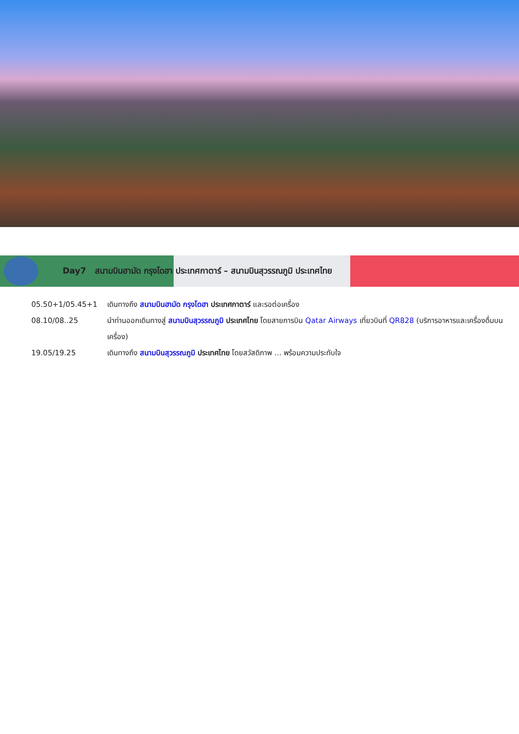Day7 สนามบินฮามัด กรุงโดฮา ประเทศกาตาร์ – สนามบินสุวรรณภูมิ ประเทศไทย
05.50+1/05.45+1 เดินทางถึง สนามบินฮามัด กรุงโดฮา ประเทศกาตาร์ และรอต่อเครื่อง
08.10/08..25 นำท่านออกเดินทางสู่ สนามบินสุวรรณภูมิ ประเทศไทย โดยสายการบิน Qatar Airways เที่ยวบินที่ QR828 (บริการอาหารและเครื่องดื่มบนเครื่อง)
19.05/19.25 เดินทางถึง สนามบินสุวรรณภูมิ ประเทศไทย โดยสวัสดิภาพ ... พร้อมความประทับใจ